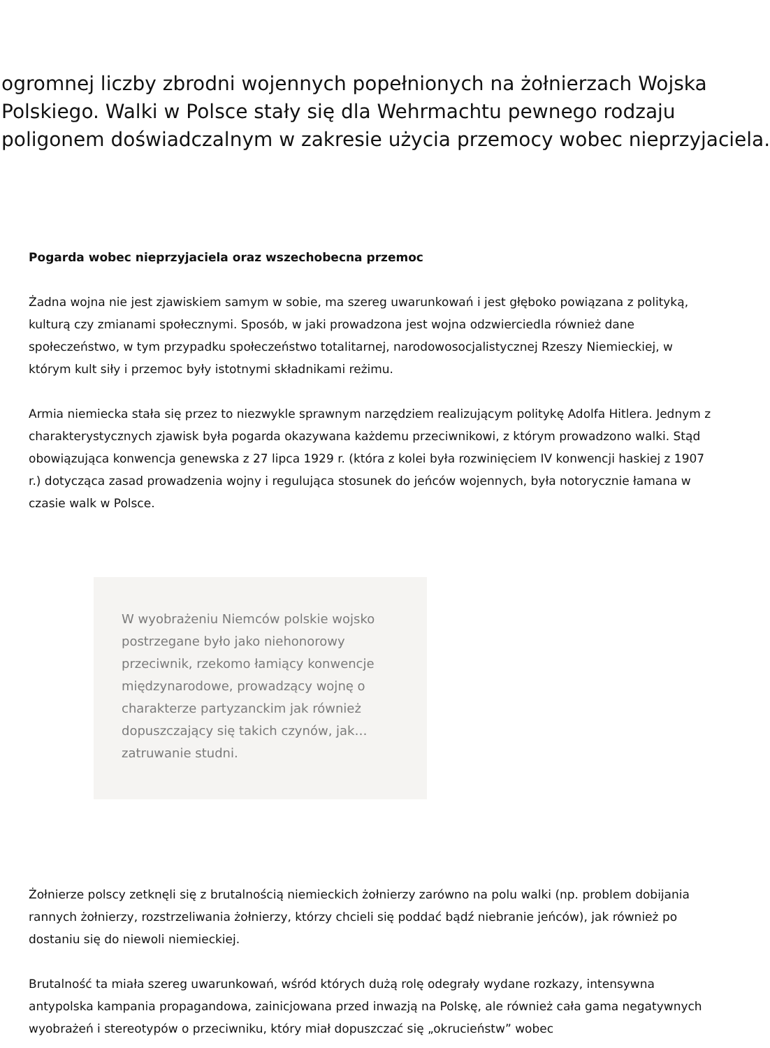ogromnej liczby zbrodni wojennych popełnionych na żołnierzach Wojska
Polskiego. Walki w Polsce stały się dla Wehrmachtu pewnego rodzaju
poligonem doświadczalnym w zakresie użycia przemocy wobec nieprzyjaciela.
Pogarda wobec nieprzyjaciela oraz wszechobecna przemoc
Żadna wojna nie jest zjawiskiem samym w sobie, ma szereg uwarunkowań i jest głęboko powiązana z polityką, kulturą czy zmianami społecznymi. Sposób, w jaki prowadzona jest wojna odzwierciedla również dane społeczeństwo, w tym przypadku społeczeństwo totalitarnej, narodowosocjalistycznej Rzeszy Niemieckiej, w którym kult siły i przemoc były istotnymi składnikami reżimu.
Armia niemiecka stała się przez to niezwykle sprawnym narzędziem realizującym politykę Adolfa Hitlera. Jednym z charakterystycznych zjawisk była pogarda okazywana każdemu przeciwnikowi, z którym prowadzono walki. Stąd obowiązująca konwencja genewska z 27 lipca 1929 r. (która z kolei była rozwinięciem IV konwencji haskiej z 1907 r.) dotycząca zasad prowadzenia wojny i regulująca stosunek do jeńców wojennych, była notorycznie łamana w czasie walk w Polsce.
W wyobrażeniu Niemców polskie wojsko postrzegane było jako niehonorowy przeciwnik, rzekomo łamiący konwencje międzynarodowe, prowadzący wojnę o charakterze partyzanckim jak również dopuszczający się takich czynów, jak… zatruwanie studni.
Żołnierze polscy zetknęli się z brutalnością niemieckich żołnierzy zarówno na polu walki (np. problem dobijania rannych żołnierzy, rozstrzeliwania żołnierzy, którzy chcieli się poddać bądź niebranie jeńców), jak również po dostaniu się do niewoli niemieckiej.
Brutalność ta miała szereg uwarunkowań, wśród których dużą rolę odegrały wydane rozkazy, intensywna antypolska kampania propagandowa, zainicjowana przed inwazją na Polskę, ale również cała gama negatywnych wyobrażeń i stereotypów o przeciwniku, który miał dopuszczać się „okrucieństw” wobec